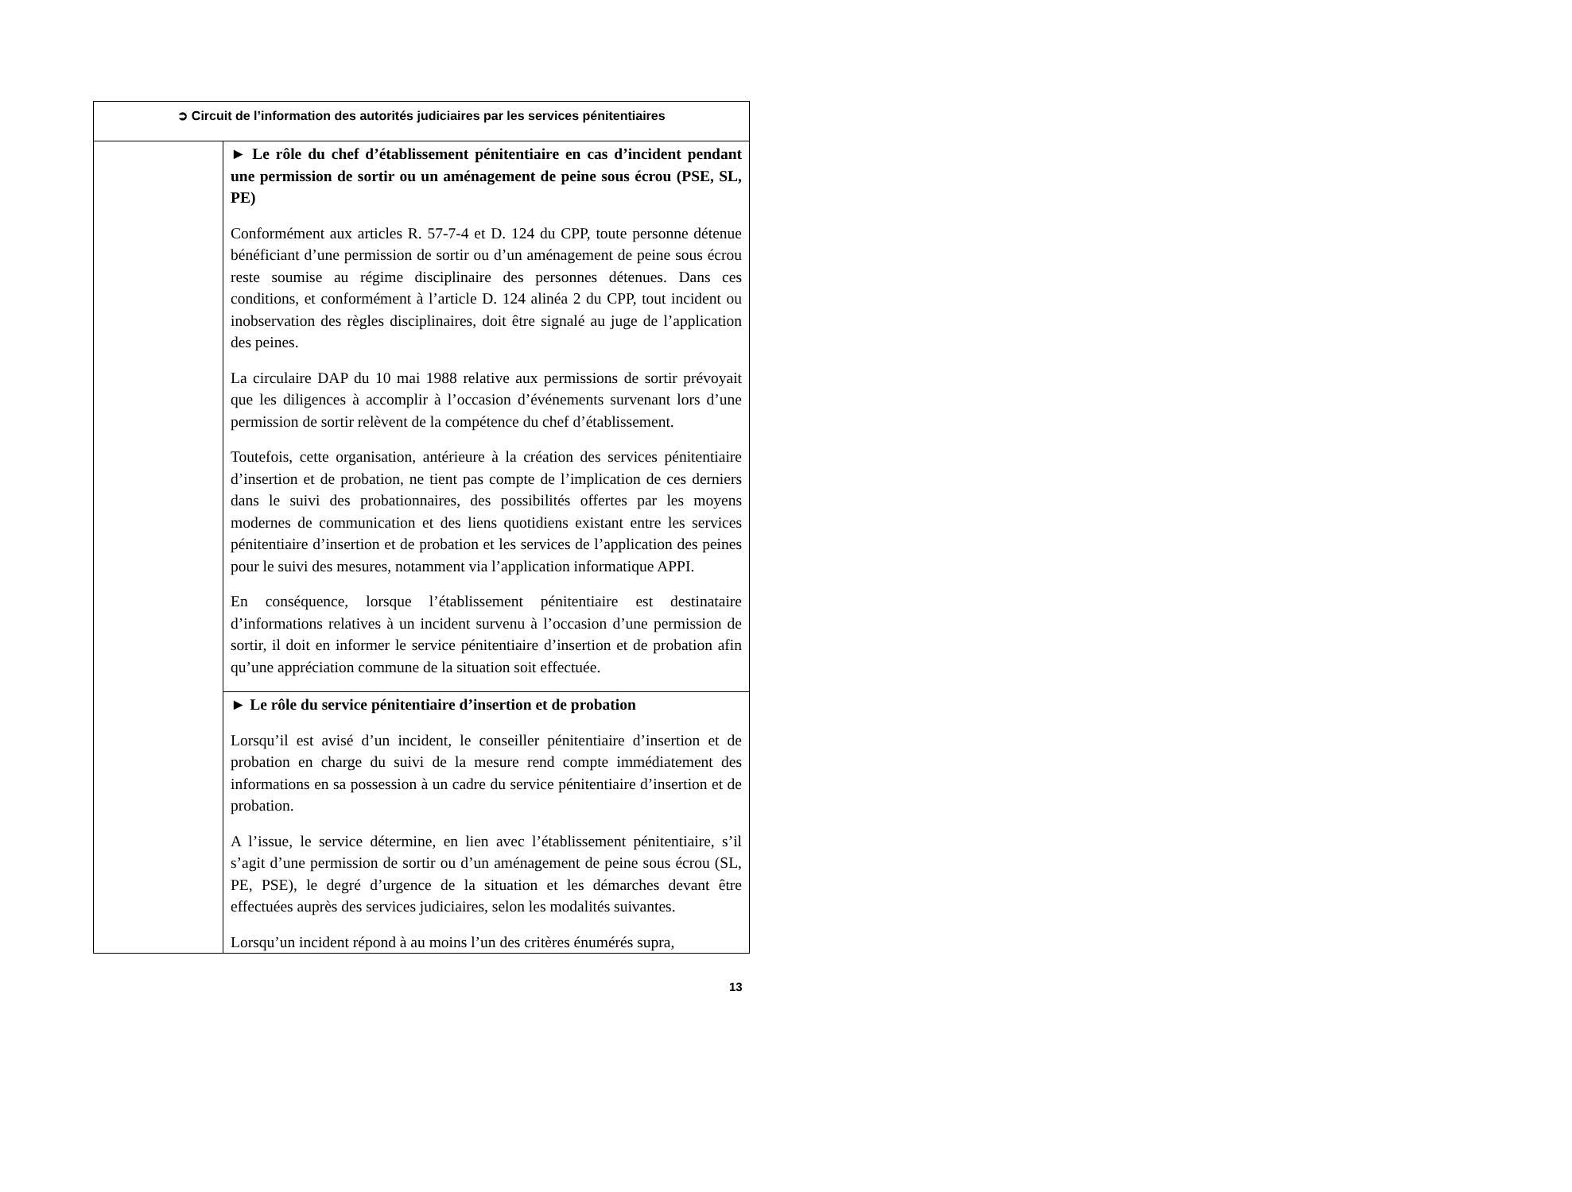| ➲ Circuit de l’information des autorités judiciaires par les services pénitentiaires | |
| --- | --- |
| | ► Le rôle du chef d’établissement pénitentiaire en cas d’incident pendant une permission de sortir ou un aménagement de peine sous écrou (PSE, SL, PE) Conformément aux articles R. 57-7-4 et D. 124 du CPP, toute personne détenue bénéficiant d’une permission de sortir ou d’un aménagement de peine sous écrou reste soumise au régime disciplinaire des personnes détenues. Dans ces conditions, et conformément à l’article D. 124 alinéa 2 du CPP, tout incident ou inobservation des règles disciplinaires, doit être signalé au juge de l’application des peines. La circulaire DAP du 10 mai 1988 relative aux permissions de sortir prévoyait que les diligences à accomplir à l’occasion d’événements survenant lors d’une permission de sortir relèvent de la compétence du chef d’établissement. Toutefois, cette organisation, antérieure à la création des services pénitentiaire d’insertion et de probation, ne tient pas compte de l’implication de ces derniers dans le suivi des probationnaires, des possibilités offertes par les moyens modernes de communication et des liens quotidiens existant entre les services pénitentiaire d’insertion et de probation et les services de l’application des peines pour le suivi des mesures, notamment via l’application informatique APPI. En conséquence, lorsque l’établissement pénitentiaire est destinataire d’informations relatives à un incident survenu à l’occasion d’une permission de sortir, il doit en informer le service pénitentiaire d’insertion et de probation afin qu’une appréciation commune de la situation soit effectuée. |
| | ► Le rôle du service pénitentiaire d’insertion et de probation Lorsqu’il est avisé d’un incident, le conseiller pénitentiaire d’insertion et de probation en charge du suivi de la mesure rend compte immédiatement des informations en sa possession à un cadre du service pénitentiaire d’insertion et de probation. A l’issue, le service détermine, en lien avec l’établissement pénitentiaire, s’il s’agit d’une permission de sortir ou d’un aménagement de peine sous écrou (SL, PE, PSE), le degré d’urgence de la situation et les démarches devant être effectuées auprès des services judiciaires, selon les modalités suivantes. Lorsqu’un incident répond à au moins l’un des critères énumérés supra, |
13